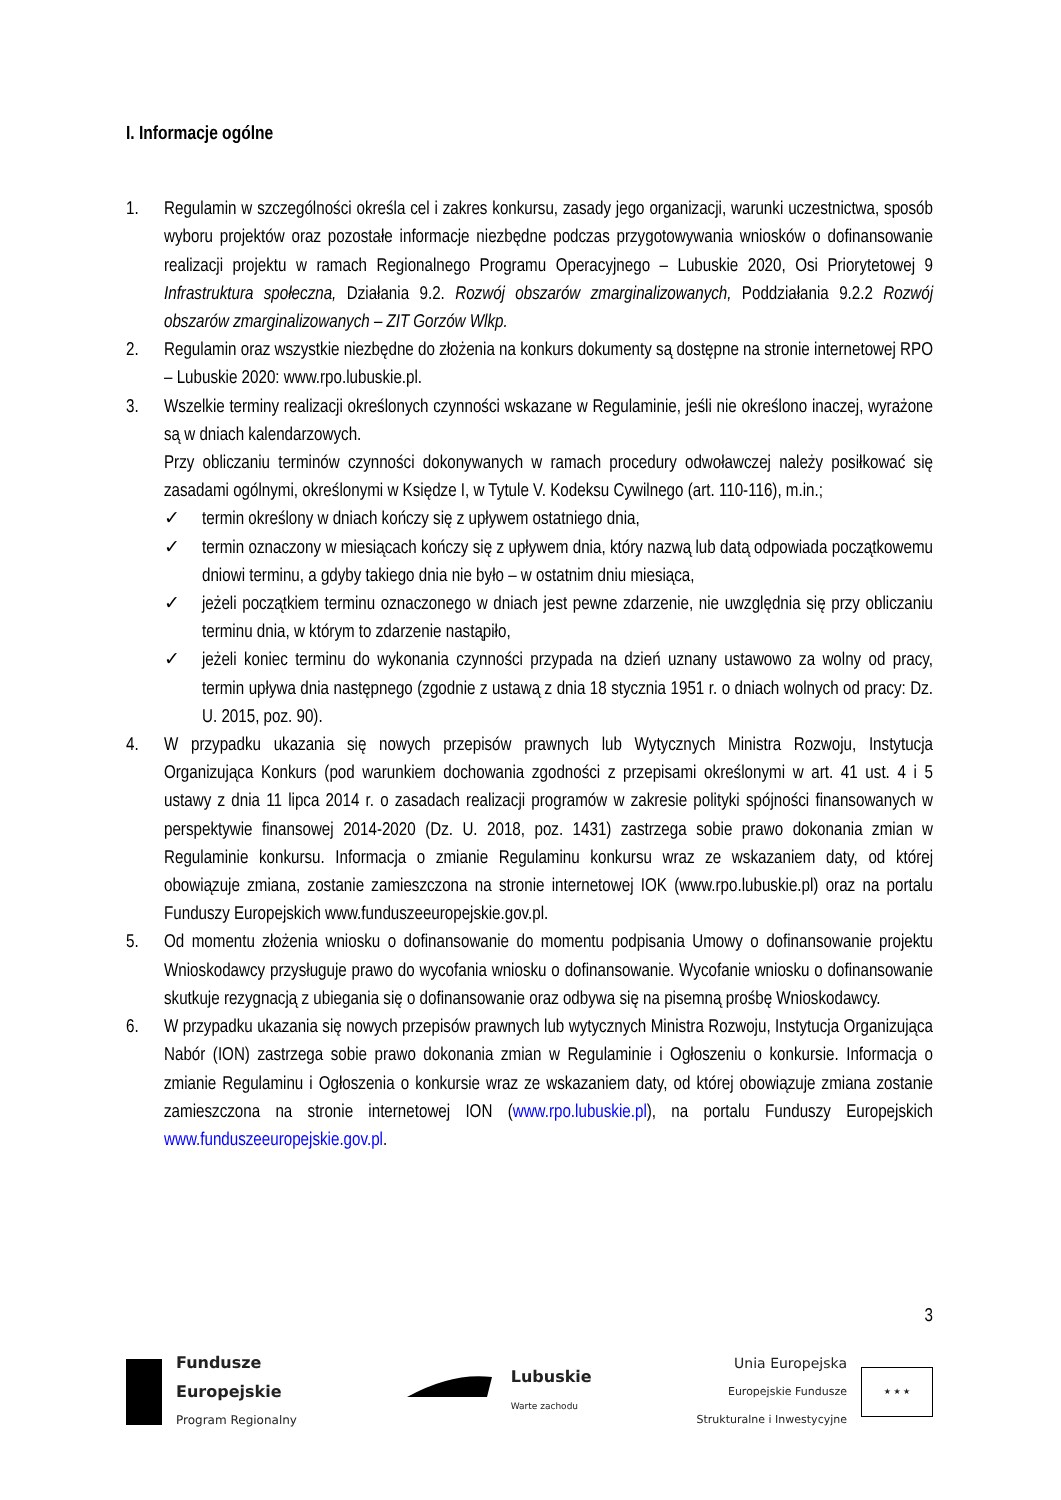I. Informacje ogólne
1. Regulamin w szczególności określa cel i zakres konkursu, zasady jego organizacji, warunki uczestnictwa, sposób wyboru projektów oraz pozostałe informacje niezbędne podczas przygotowywania wniosków o dofinansowanie realizacji projektu w ramach Regionalnego Programu Operacyjnego – Lubuskie 2020, Osi Priorytetowej 9 Infrastruktura społeczna, Działania 9.2. Rozwój obszarów zmarginalizowanych, Poddziałania 9.2.2 Rozwój obszarów zmarginalizowanych – ZIT Gorzów Wlkp.
2. Regulamin oraz wszystkie niezbędne do złożenia na konkurs dokumenty są dostępne na stronie internetowej RPO – Lubuskie 2020: www.rpo.lubuskie.pl.
3. Wszelkie terminy realizacji określonych czynności wskazane w Regulaminie, jeśli nie określono inaczej, wyrażone są w dniach kalendarzowych.
Przy obliczaniu terminów czynności dokonywanych w ramach procedury odwoławczej należy posiłkować się zasadami ogólnymi, określonymi w Księdze I, w Tytule V. Kodeksu Cywilnego (art. 110-116), m.in.;
✓ termin określony w dniach kończy się z upływem ostatniego dnia,
✓ termin oznaczony w miesiącach kończy się z upływem dnia, który nazwą lub datą odpowiada początkowemu dniowi terminu, a gdyby takiego dnia nie było – w ostatnim dniu miesiąca,
✓ jeżeli początkiem terminu oznaczonego w dniach jest pewne zdarzenie, nie uwzględnia się przy obliczaniu terminu dnia, w którym to zdarzenie nastąpiło,
✓ jeżeli koniec terminu do wykonania czynności przypada na dzień uznany ustawowo za wolny od pracy, termin upływa dnia następnego (zgodnie z ustawą z dnia 18 stycznia 1951 r. o dniach wolnych od pracy: Dz. U. 2015, poz. 90).
4. W przypadku ukazania się nowych przepisów prawnych lub Wytycznych Ministra Rozwoju, Instytucja Organizująca Konkurs (pod warunkiem dochowania zgodności z przepisami określonymi w art. 41 ust. 4 i 5 ustawy z dnia 11 lipca 2014 r. o zasadach realizacji programów w zakresie polityki spójności finansowanych w perspektywie finansowej 2014-2020 (Dz. U. 2018, poz. 1431) zastrzega sobie prawo dokonania zmian w Regulaminie konkursu. Informacja o zmianie Regulaminu konkursu wraz ze wskazaniem daty, od której obowiązuje zmiana, zostanie zamieszczona na stronie internetowej IOK (www.rpo.lubuskie.pl) oraz na portalu Funduszy Europejskich www.funduszeeuropejskie.gov.pl.
5. Od momentu złożenia wniosku o dofinansowanie do momentu podpisania Umowy o dofinansowanie projektu Wnioskodawcy przysługuje prawo do wycofania wniosku o dofinansowanie. Wycofanie wniosku o dofinansowanie skutkuje rezygnacją z ubiegania się o dofinansowanie oraz odbywa się na pisemną prośbę Wnioskodawcy.
6. W przypadku ukazania się nowych przepisów prawnych lub wytycznych Ministra Rozwoju, Instytucja Organizująca Nabór (ION) zastrzega sobie prawo dokonania zmian w Regulaminie i Ogłoszeniu o konkursie. Informacja o zmianie Regulaminu i Ogłoszenia o konkursie wraz ze wskazaniem daty, od której obowiązuje zmiana zostanie zamieszczona na stronie internetowej ION (www.rpo.lubuskie.pl), na portalu Funduszy Europejskich www.funduszeeuropejskie.gov.pl.
3
Fundusze
Europejskie
Program Regionalny
Lubuskie
Warte zachodu
Unia Europejska
Europejskie Fundusze
Strukturalne i Inwestycyjne
★ ★ ★